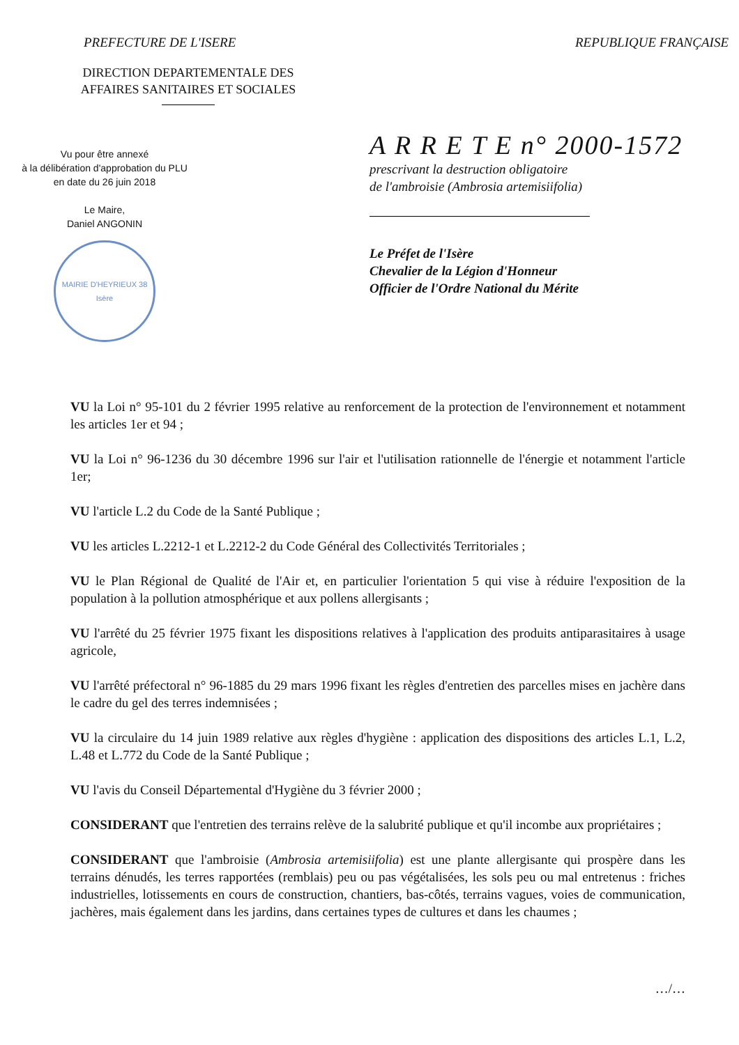PREFECTURE DE L'ISERE REPUBLIQUE FRANÇAISE
DIRECTION DEPARTEMENTALE DES AFFAIRES SANITAIRES ET SOCIALES
Vu pour être annexé
à la délibération d'approbation du PLU
en date du 26 juin 2018
Le Maire,
Daniel ANGONIN
MAIRIE D'HEYRIEUX 38 Isère
A R R E T E n° 2000-1572
prescrivant la destruction obligatoire
de l'ambroisie (Ambrosia artemisiifolia)
Le Préfet de l'Isère
Chevalier de la Légion d'Honneur
Officier de l'Ordre National du Mérite
VU la Loi n° 95-101 du 2 février 1995 relative au renforcement de la protection de l'environnement et notamment les articles 1er et 94 ;
VU la Loi n° 96-1236 du 30 décembre 1996 sur l'air et l'utilisation rationnelle de l'énergie et notamment l'article 1er;
VU l'article L.2 du Code de la Santé Publique ;
VU les articles L.2212-1 et L.2212-2 du Code Général des Collectivités Territoriales ;
VU le Plan Régional de Qualité de l'Air et, en particulier l'orientation 5 qui vise à réduire l'exposition de la population à la pollution atmosphérique et aux pollens allergisants ;
VU l'arrêté du 25 février 1975 fixant les dispositions relatives à l'application des produits antiparasitaires à usage agricole,
VU l'arrêté préfectoral n° 96-1885 du 29 mars 1996 fixant les règles d'entretien des parcelles mises en jachère dans le cadre du gel des terres indemnisées ;
VU la circulaire du 14 juin 1989 relative aux règles d'hygiène : application des dispositions des articles L.1, L.2, L.48 et L.772 du Code de la Santé Publique ;
VU l'avis du Conseil Départemental d'Hygiène du 3 février 2000 ;
CONSIDERANT que l'entretien des terrains relève de la salubrité publique et qu'il incombe aux propriétaires ;
CONSIDERANT que l'ambroisie (Ambrosia artemisiifolia) est une plante allergisante qui prospère dans les terrains dénudés, les terres rapportées (remblais) peu ou pas végétalisées, les sols peu ou mal entretenus : friches industrielles, lotissements en cours de construction, chantiers, bas-côtés, terrains vagues, voies de communication, jachères, mais également dans les jardins, dans certaines types de cultures et dans les chaumes ;
…/…